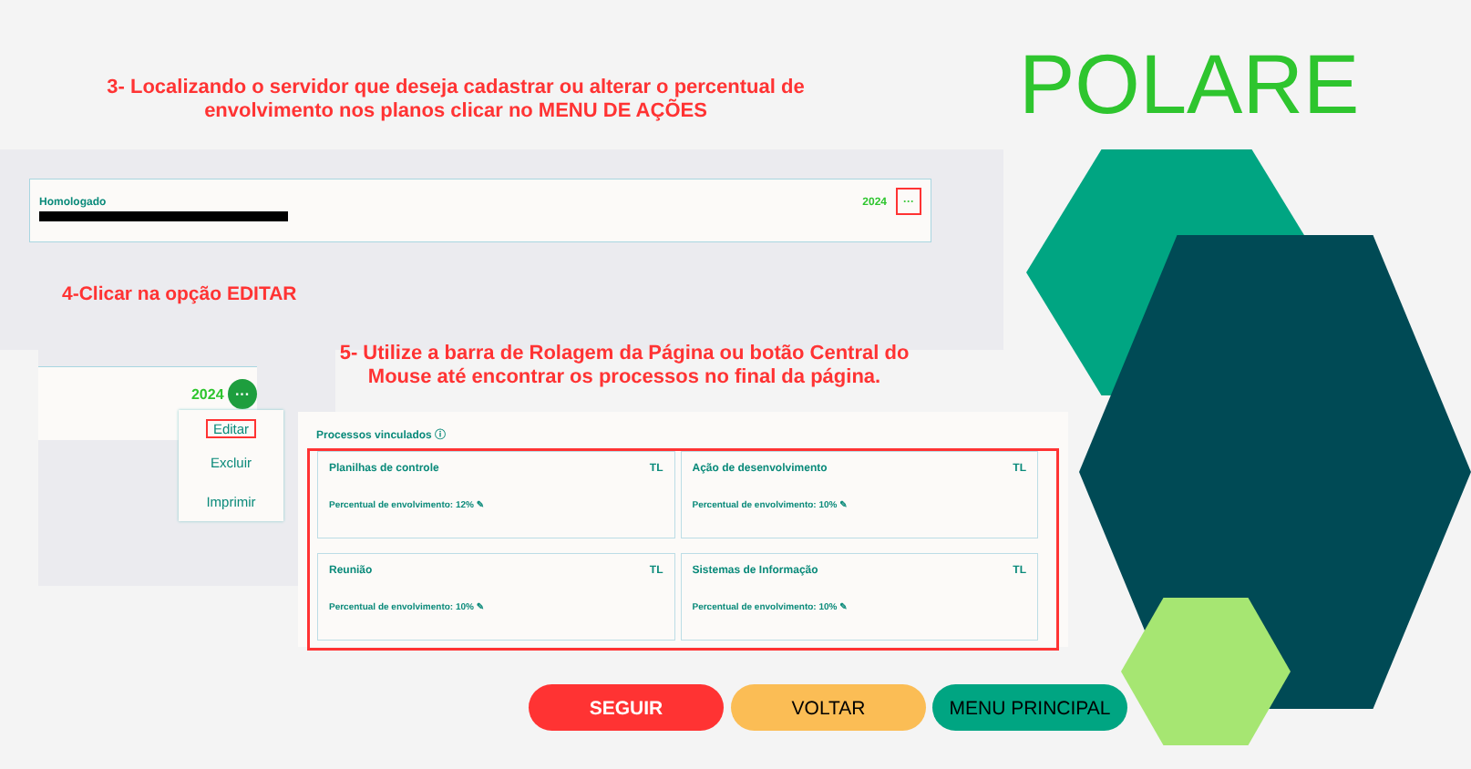POLARE
3- Localizando o servidor que deseja cadastrar ou alterar o percentual de envolvimento nos planos clicar no MENU DE AÇÕES
Homologado 2024 ···
4-Clicar na opção EDITAR
2024 ···
Editar
Excluir
Imprimir
5- Utilize a barra de Rolagem da Página ou botão Central do Mouse até encontrar os processos no final da página.
Processos vinculados ⓘ
Planilhas de controle TL
Percentual de envolvimento: 12% ✎
Ação de desenvolvimento TL
Percentual de envolvimento: 10% ✎
Reunião TL
Percentual de envolvimento: 10% ✎
Sistemas de Informação TL
Percentual de envolvimento: 10% ✎
SEGUIR VOLTAR MENU PRINCIPAL